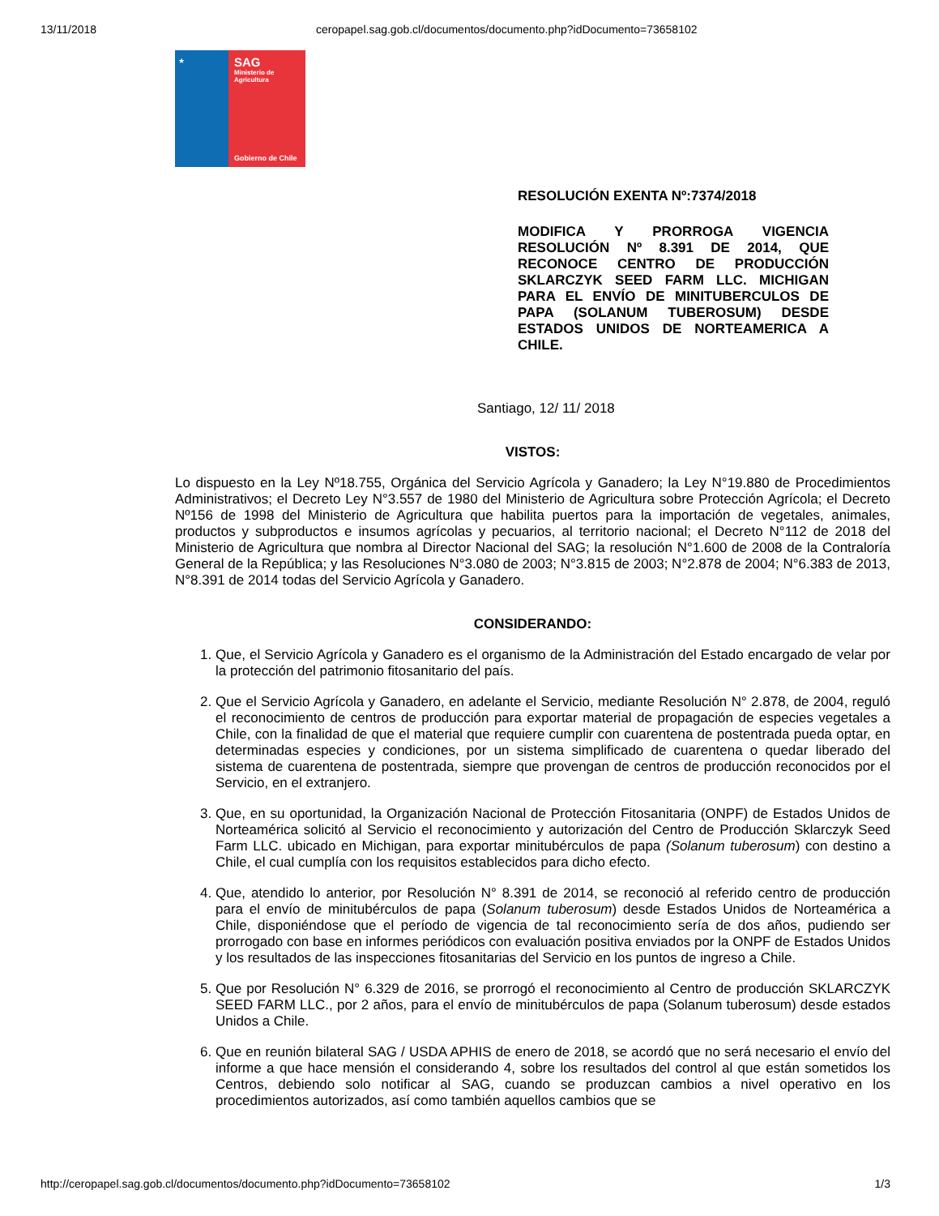13/11/2018 ceropapel.sag.gob.cl/documentos/documento.php?idDocumento=73658102
★
SAG
Ministerio de Agricultura
Gobierno de Chile
RESOLUCIÓN EXENTA Nº:7374/2018
MODIFICA Y PRORROGA VIGENCIA RESOLUCIÓN Nº 8.391 DE 2014, QUE RECONOCE CENTRO DE PRODUCCIÓN SKLARCZYK SEED FARM LLC. MICHIGAN PARA EL ENVÍO DE MINITUBERCULOS DE PAPA (SOLANUM TUBEROSUM) DESDE ESTADOS UNIDOS DE NORTEAMERICA A CHILE.
Santiago, 12/ 11/ 2018
VISTOS:
Lo dispuesto en la Ley Nº18.755, Orgánica del Servicio Agrícola y Ganadero; la Ley N°19.880 de Procedimientos Administrativos; el Decreto Ley N°3.557 de 1980 del Ministerio de Agricultura sobre Protección Agrícola; el Decreto Nº156 de 1998 del Ministerio de Agricultura que habilita puertos para la importación de vegetales, animales, productos y subproductos e insumos agrícolas y pecuarios, al territorio nacional; el Decreto N°112 de 2018 del Ministerio de Agricultura que nombra al Director Nacional del SAG; la resolución N°1.600 de 2008 de la Contraloría General de la República; y las Resoluciones N°3.080 de 2003; N°3.815 de 2003; N°2.878 de 2004; N°6.383 de 2013, N°8.391 de 2014 todas del Servicio Agrícola y Ganadero.
CONSIDERANDO:
1. Que, el Servicio Agrícola y Ganadero es el organismo de la Administración del Estado encargado de velar por la protección del patrimonio fitosanitario del país.
2. Que el Servicio Agrícola y Ganadero, en adelante el Servicio, mediante Resolución N° 2.878, de 2004, reguló el reconocimiento de centros de producción para exportar material de propagación de especies vegetales a Chile, con la finalidad de que el material que requiere cumplir con cuarentena de postentrada pueda optar, en determinadas especies y condiciones, por un sistema simplificado de cuarentena o quedar liberado del sistema de cuarentena de postentrada, siempre que provengan de centros de producción reconocidos por el Servicio, en el extranjero.
3. Que, en su oportunidad, la Organización Nacional de Protección Fitosanitaria (ONPF) de Estados Unidos de Norteamérica solicitó al Servicio el reconocimiento y autorización del Centro de Producción Sklarczyk Seed Farm LLC. ubicado en Michigan, para exportar minitubérculos de papa (Solanum tuberosum) con destino a Chile, el cual cumplía con los requisitos establecidos para dicho efecto.
4. Que, atendido lo anterior, por Resolución N° 8.391 de 2014, se reconoció al referido centro de producción para el envío de minitubérculos de papa (Solanum tuberosum) desde Estados Unidos de Norteamérica a Chile, disponiéndose que el período de vigencia de tal reconocimiento sería de dos años, pudiendo ser prorrogado con base en informes periódicos con evaluación positiva enviados por la ONPF de Estados Unidos y los resultados de las inspecciones fitosanitarias del Servicio en los puntos de ingreso a Chile.
5. Que por Resolución N° 6.329 de 2016, se prorrogó el reconocimiento al Centro de producción SKLARCZYK SEED FARM LLC., por 2 años, para el envío de minitubérculos de papa (Solanum tuberosum) desde estados Unidos a Chile.
6. Que en reunión bilateral SAG / USDA APHIS de enero de 2018, se acordó que no será necesario el envío del informe a que hace mensión el considerando 4, sobre los resultados del control al que están sometidos los Centros, debiendo solo notificar al SAG, cuando se produzcan cambios a nivel operativo en los procedimientos autorizados, así como también aquellos cambios que se
http://ceropapel.sag.gob.cl/documentos/documento.php?idDocumento=73658102 1/3